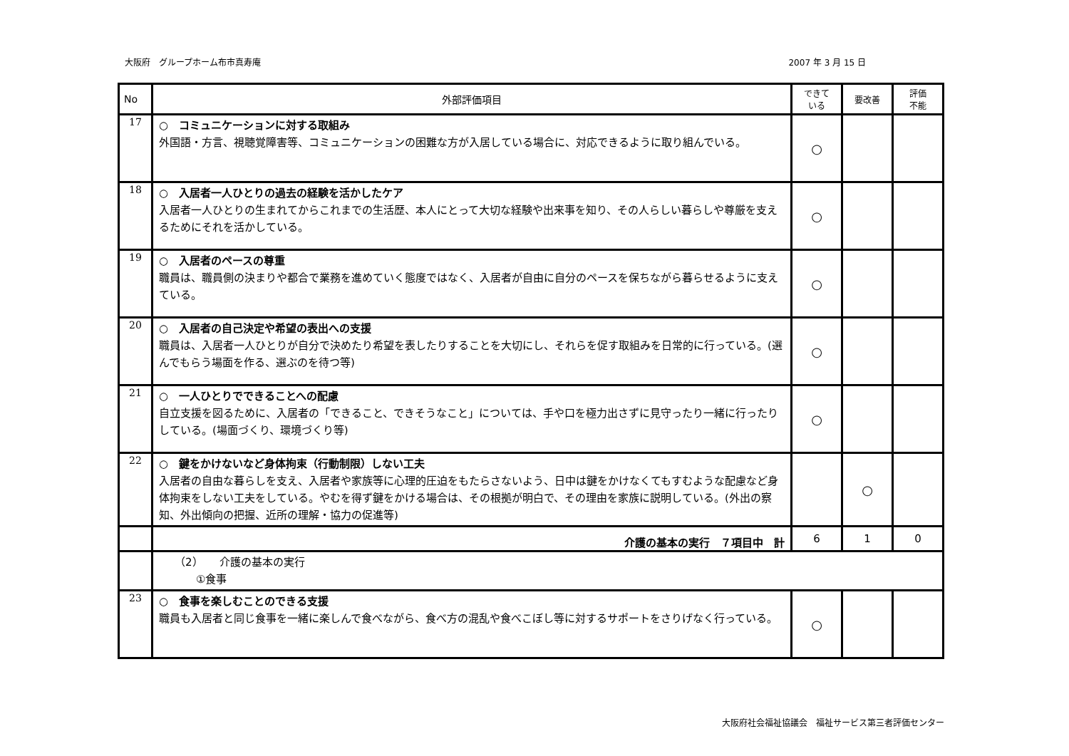大阪府　グループホーム布市真寿庵 2007 年 3 月 15 日
| No | 外部評価項目 | できて いる | 要改善 | 評価 不能 |
| --- | --- | --- | --- | --- |
| 17 | ○ コミュニケーションに対する取組み 外国語・方言、視聴覚障害等、コミュニケーションの困難な方が入居している場合に、対応できるように取り組んでいる。 | ○ | | |
| 18 | ○ 入居者一人ひとりの過去の経験を活かしたケア 入居者一人ひとりの生まれてからこれまでの生活歴、本人にとって大切な経験や出来事を知り、その人らしい暮らしや尊厳を支えるためにそれを活かしている。 | ○ | | |
| 19 | ○ 入居者のペースの尊重 職員は、職員側の決まりや都合で業務を進めていく態度ではなく、入居者が自由に自分のペースを保ちながら暮らせるように支えている。 | ○ | | |
| 20 | ○ 入居者の自己決定や希望の表出への支援 職員は、入居者一人ひとりが自分で決めたり希望を表したりすることを大切にし、それらを促す取組みを日常的に行っている。(選んでもらう場面を作る、選ぶのを待つ等) | ○ | | |
| 21 | ○ 一人ひとりでできることへの配慮 自立支援を図るために、入居者の「できること、できそうなこと」については、手や口を極力出さずに見守ったり一緒に行ったりしている。(場面づくり、環境づくり等) | ○ | | |
| 22 | ○ 鍵をかけないなど身体拘束（行動制限）しない工夫 入居者の自由な暮らしを支え、入居者や家族等に心理的圧迫をもたらさないよう、日中は鍵をかけなくてもすむような配慮など身体拘束をしない工夫をしている。やむを得ず鍵をかける場合は、その根拠が明白で、その理由を家族に説明している。(外出の察知、外出傾向の把握、近所の理解・協力の促進等) | | ○ | |
| | 介護の基本の実行 ７項目中 計 | 6 | 1 | 0 |
| | （2） 介護の基本の実行 ①食事 | | | |
| 23 | ○ 食事を楽しむことのできる支援 職員も入居者と同じ食事を一緒に楽しんで食べながら、食べ方の混乱や食べこぼし等に対するサポートをさりげなく行っている。 | ○ | | |
大阪府社会福祉協議会　福祉サービス第三者評価センター